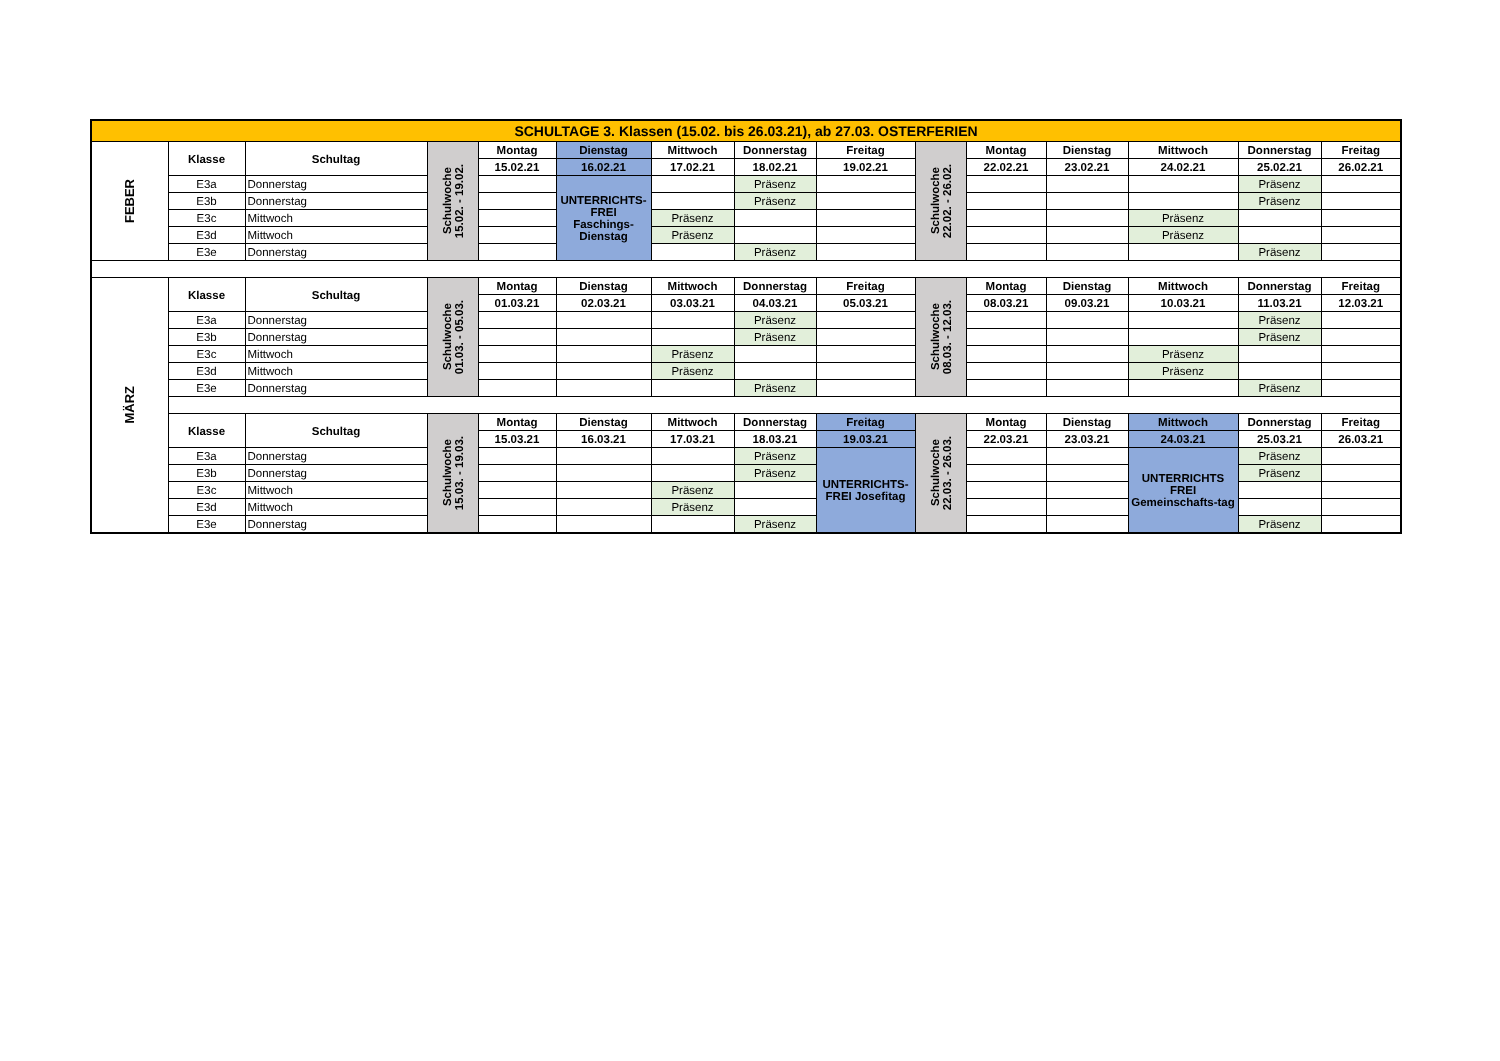| SCHULTAGE 3. Klassen (15.02. bis 26.03.21), ab 27.03. OSTERFERIEN | | | | | | | | | | | | | | |
| --- | --- | --- | --- | --- | --- | --- | --- | --- | --- | --- | --- | --- | --- | --- |
| FEBER | Klasse | Schultag | Schulwoche 15.02. - 19.02. | Montag | Dienstag | Mittwoch | Donnerstag | Freitag | Schulwoche 22.02. - 26.02. | Montag | Dienstag | Mittwoch | Donnerstag | Freitag |
| | | | | 15.02.21 | 16.02.21 | 17.02.21 | 18.02.21 | 19.02.21 | | 22.02.21 | 23.02.21 | 24.02.21 | 25.02.21 | 26.02.21 |
| | E3a | Donnerstag | | | UNTERRICHTS-FREI Faschings-Dienstag | | Präsenz | | | | | | Präsenz | |
| | E3b | Donnerstag | | | | | Präsenz | | | | | | Präsenz | |
| | E3c | Mittwoch | | | | Präsenz | | | | | | Präsenz | | |
| | E3d | Mittwoch | | | | Präsenz | | | | | | Präsenz | | |
| | E3e | Donnerstag | | | | | Präsenz | | | | | | Präsenz | |
| MÄRZ | Klasse | Schultag | Schulwoche 01.03. - 05.03. | Montag | Dienstag | Mittwoch | Donnerstag | Freitag | Schulwoche 08.03. - 12.03. | Montag | Dienstag | Mittwoch | Donnerstag | Freitag |
| | | | | 01.03.21 | 02.03.21 | 03.03.21 | 04.03.21 | 05.03.21 | | 08.03.21 | 09.03.21 | 10.03.21 | 11.03.21 | 12.03.21 |
| | E3a | Donnerstag | | | | | Präsenz | | | | | | Präsenz | |
| | E3b | Donnerstag | | | | | Präsenz | | | | | | Präsenz | |
| | E3c | Mittwoch | | | | Präsenz | | | | | | Präsenz | | |
| | E3d | Mittwoch | | | | Präsenz | | | | | | Präsenz | | |
| | E3e | Donnerstag | | | | | Präsenz | | | | | | Präsenz | |
| | Klasse | Schultag | Schulwoche 15.03. - 19.03. | Montag | Dienstag | Mittwoch | Donnerstag | Freitag | Schulwoche 22.03. - 26.03. | Montag | Dienstag | Mittwoch | Donnerstag | Freitag |
| | | | | 15.03.21 | 16.03.21 | 17.03.21 | 18.03.21 | 19.03.21 | | 22.03.21 | 23.03.21 | 24.03.21 | 25.03.21 | 26.03.21 |
| | E3a | Donnerstag | | | | | Präsenz | UNTERRICHTS-FREI Josefitag | | | | UNTERRICHTS FREI Gemeinschafts-tag | Präsenz | |
| | E3b | Donnerstag | | | | | Präsenz | | | | | | Präsenz | |
| | E3c | Mittwoch | | | | Präsenz | | | | | | | | |
| | E3d | Mittwoch | | | | Präsenz | | | | | | | | |
| | E3e | Donnerstag | | | | | Präsenz | | | | | | Präsenz | |